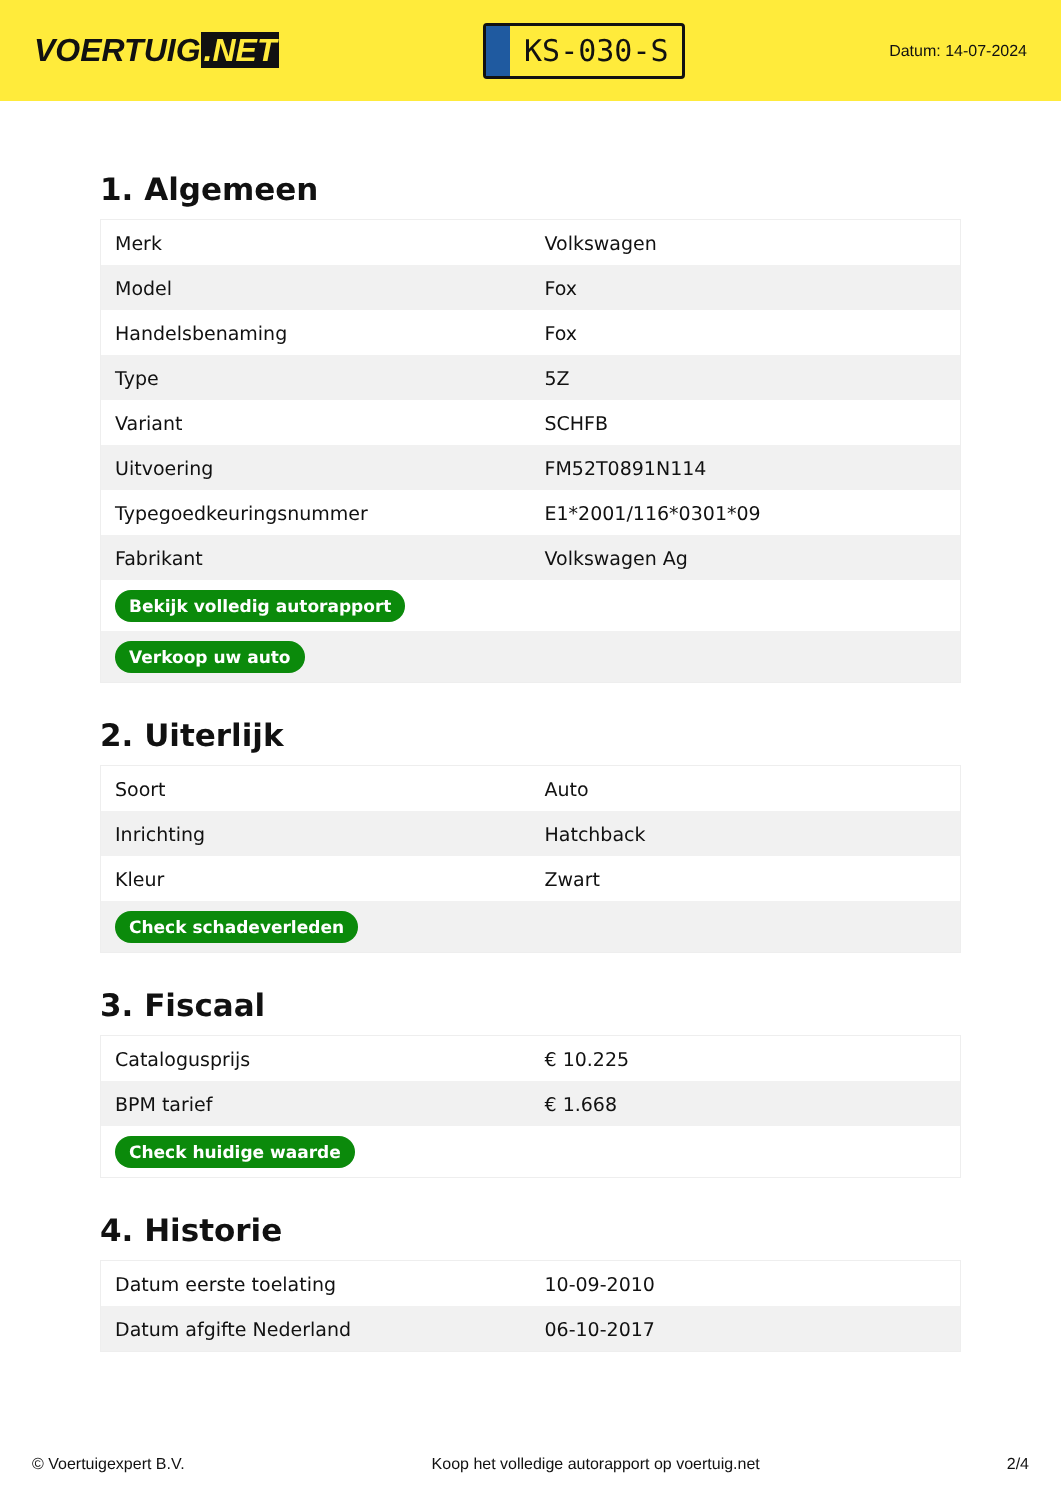VOERTUIG.NET
KS-030-S
Datum: 14-07-2024
1. Algemeen
| Merk | Volkswagen |
| Model | Fox |
| Handelsbenaming | Fox |
| Type | 5Z |
| Variant | SCHFB |
| Uitvoering | FM52T0891N114 |
| Typegoedkeuringsnummer | E1*2001/116*0301*09 |
| Fabrikant | Volkswagen Ag |
| Bekijk volledig autorapport | |
| Verkoop uw auto | |
2. Uiterlijk
| Soort | Auto |
| Inrichting | Hatchback |
| Kleur | Zwart |
| Check schadeverleden | |
3. Fiscaal
| Catalogusprijs | € 10.225 |
| BPM tarief | € 1.668 |
| Check huidige waarde | |
4. Historie
| Datum eerste toelating | 10-09-2010 |
| Datum afgifte Nederland | 06-10-2017 |
© Voertuigexpert B.V. Koop het volledige autorapport op voertuig.net 2/4